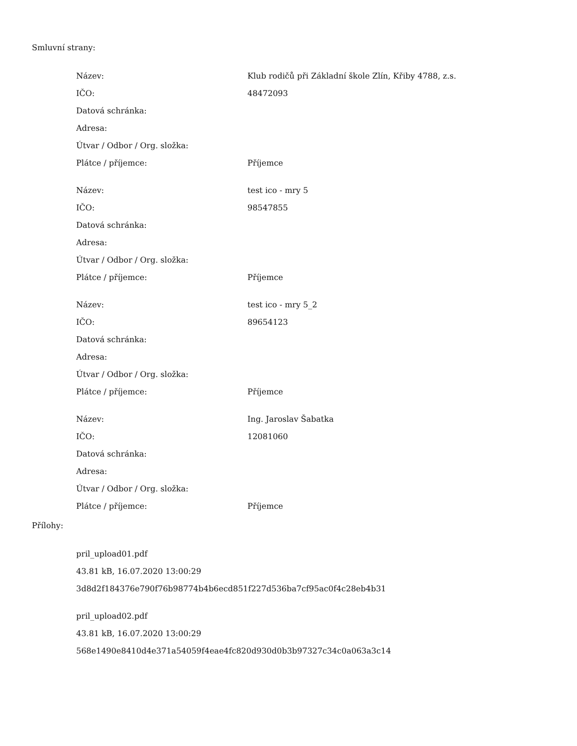Smluvní strany:
| Název: | Klub rodičů při Základní škole Zlín, Křiby 4788, z.s. |
| IČO: | 48472093 |
| Datová schránka: | |
| Adresa: | |
| Útvar / Odbor / Org. složka: | |
| Plátce / příjemce: | Příjemce |
| Název: | test ico - mry 5 |
| IČO: | 98547855 |
| Datová schránka: | |
| Adresa: | |
| Útvar / Odbor / Org. složka: | |
| Plátce / příjemce: | Příjemce |
| Název: | test ico - mry 5_2 |
| IČO: | 89654123 |
| Datová schránka: | |
| Adresa: | |
| Útvar / Odbor / Org. složka: | |
| Plátce / příjemce: | Příjemce |
| Název: | Ing. Jaroslav Šabatka |
| IČO: | 12081060 |
| Datová schránka: | |
| Adresa: | |
| Útvar / Odbor / Org. složka: | |
| Plátce / příjemce: | Příjemce |
Přílohy:
pril_upload01.pdf
43.81 kB, 16.07.2020 13:00:29
3d8d2f184376e790f76b98774b4b6ecd851f227d536ba7cf95ac0f4c28eb4b31
pril_upload02.pdf
43.81 kB, 16.07.2020 13:00:29
568e1490e8410d4e371a54059f4eae4fc820d930d0b3b97327c34c0a063a3c14